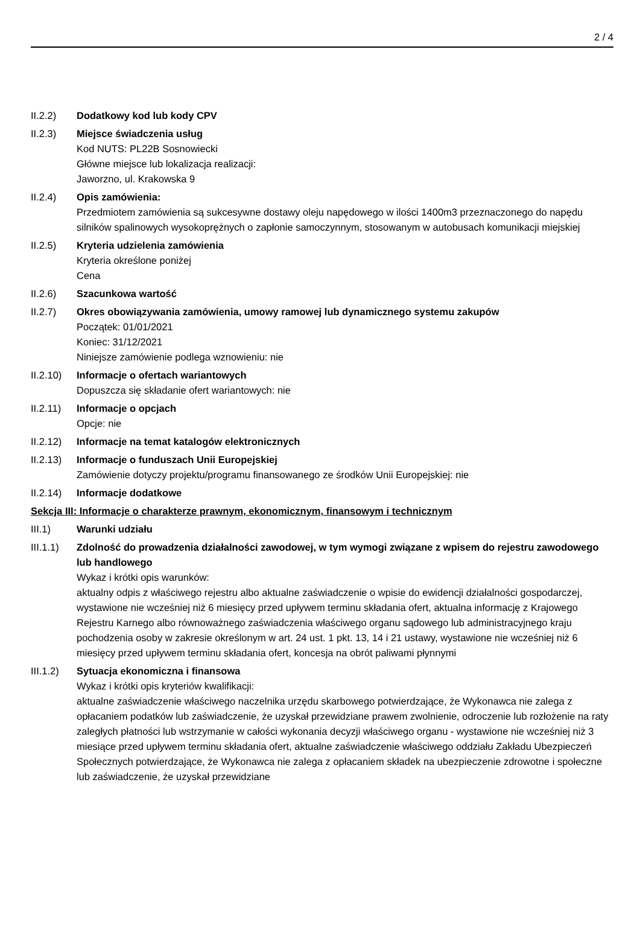2 / 4
II.2.2) Dodatkowy kod lub kody CPV
II.2.3) Miejsce świadczenia usług
Kod NUTS: PL22B Sosnowiecki
Główne miejsce lub lokalizacja realizacji:
Jaworzno, ul. Krakowska 9
II.2.4) Opis zamówienia:
Przedmiotem zamówienia są sukcesywne dostawy oleju napędowego w ilości 1400m3 przeznaczonego do napędu silników spalinowych wysokoprężnych o zapłonie samoczynnym, stosowanym w autobusach komunikacji miejskiej
II.2.5) Kryteria udzielenia zamówienia
Kryteria określone poniżej
Cena
II.2.6) Szacunkowa wartość
II.2.7) Okres obowiązywania zamówienia, umowy ramowej lub dynamicznego systemu zakupów
Początek: 01/01/2021
Koniec: 31/12/2021
Niniejsze zamówienie podlega wznowieniu: nie
II.2.10)
Informacje o ofertach wariantowych
Dopuszcza się składanie ofert wariantowych: nie
II.2.11)
Informacje o opcjach
Opcje: nie
II.2.12)
Informacje na temat katalogów elektronicznych
II.2.13)
Informacje o funduszach Unii Europejskiej
Zamówienie dotyczy projektu/programu finansowanego ze środków Unii Europejskiej: nie
II.2.14)
Informacje dodatkowe
Sekcja III: Informacje o charakterze prawnym, ekonomicznym, finansowym i technicznym
III.1) Warunki udziału
III.1.1)
Zdolność do prowadzenia działalności zawodowej, w tym wymogi związane z wpisem do rejestru zawodowego lub handlowego
Wykaz i krótki opis warunków:
aktualny odpis z właściwego rejestru albo aktualne zaświadczenie o wpisie do ewidencji działalności gospodarczej, wystawione nie wcześniej niż 6 miesięcy przed upływem terminu składania ofert, aktualna informację z Krajowego Rejestru Karnego albo równoważnego zaświadczenia właściwego organu sądowego lub administracyjnego kraju pochodzenia osoby w zakresie określonym w art. 24 ust. 1 pkt. 13, 14 i 21 ustawy, wystawione nie wcześniej niż 6 miesięcy przed upływem terminu składania ofert, koncesja na obrót paliwami płynnymi
III.1.2)
Sytuacja ekonomiczna i finansowa
Wykaz i krótki opis kryteriów kwalifikacji:
aktualne zaświadczenie właściwego naczelnika urzędu skarbowego potwierdzające, że Wykonawca nie zalega z opłacaniem podatków lub zaświadczenie, że uzyskał przewidziane prawem zwolnienie, odroczenie lub rozłożenie na raty zaległych płatności lub wstrzymanie w całości wykonania decyzji właściwego organu - wystawione nie wcześniej niż 3 miesiące przed upływem terminu składania ofert, aktualne zaświadczenie właściwego oddziału Zakładu Ubezpieczeń Społecznych potwierdzające, że Wykonawca nie zalega z opłacaniem składek na ubezpieczenie zdrowotne i społeczne lub zaświadczenie, że uzyskał przewidziane